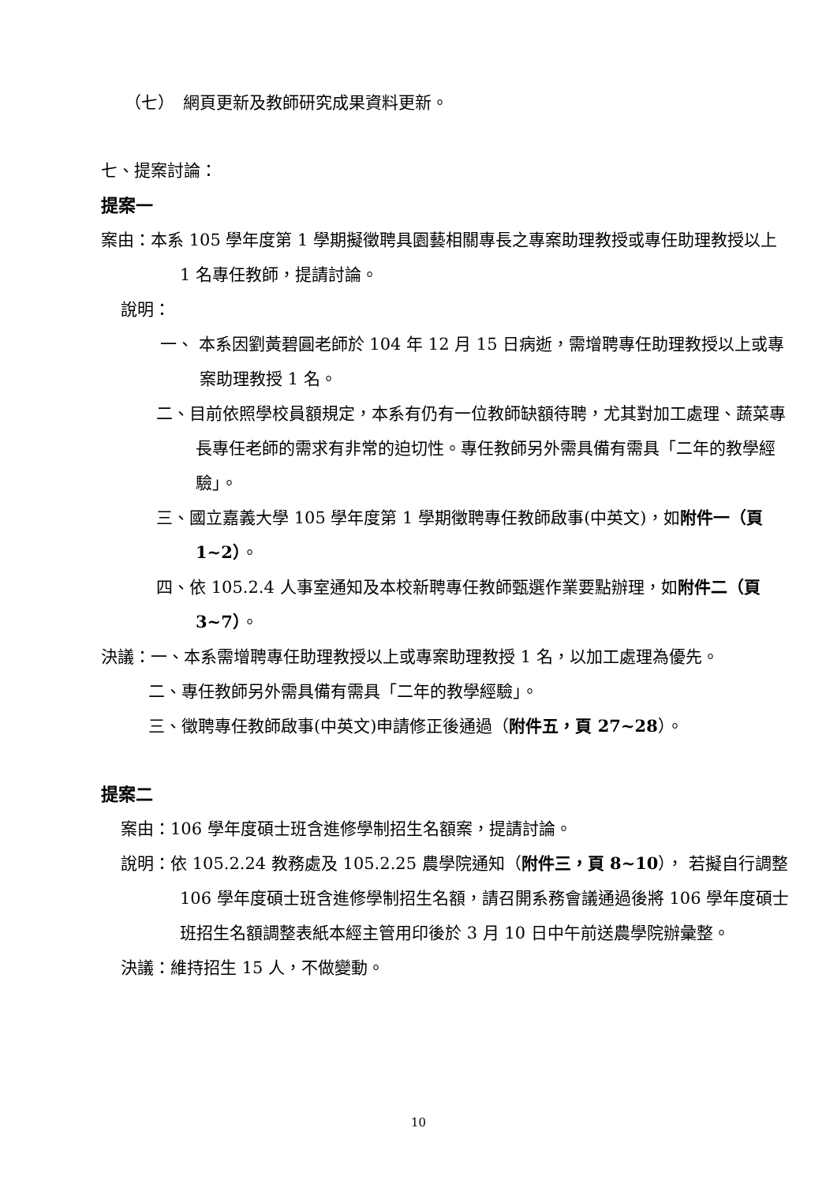（七）　網頁更新及教師研究成果資料更新。
七、提案討論：
提案一
案由：本系 105 學年度第 1 學期擬徵聘具園藝相關專長之專案助理教授或專任助理教授以上 1 名專任教師，提請討論。
說明：
一、 本系因劉黃碧圓老師於 104 年 12 月 15 日病逝，需增聘專任助理教授以上或專案助理教授 1 名。
二、目前依照學校員額規定，本系有仍有一位教師缺額待聘，尤其對加工處理、蔬菜專長專任老師的需求有非常的迫切性。專任教師另外需具備有需具「二年的教學經驗」。
三、國立嘉義大學 105 學年度第 1 學期徵聘專任教師啟事(中英文)，如附件一（頁 1~2）。
四、依 105.2.4 人事室通知及本校新聘專任教師甄選作業要點辦理，如附件二（頁 3~7）。
決議：一、本系需增聘專任助理教授以上或專案助理教授 1 名，以加工處理為優先。
二、專任教師另外需具備有需具「二年的教學經驗」。
三、徵聘專任教師啟事(中英文)申請修正後通過（附件五，頁 27~28）。
提案二
案由：106 學年度碩士班含進修學制招生名額案，提請討論。
說明：依 105.2.24 教務處及 105.2.25 農學院通知（附件三，頁 8~10）， 若擬自行調整 106 學年度碩士班含進修學制招生名額，請召開系務會議通過後將 106 學年度碩士班招生名額調整表紙本經主管用印後於 3 月 10 日中午前送農學院辦彙整。
決議：維持招生 15 人，不做變動。
10